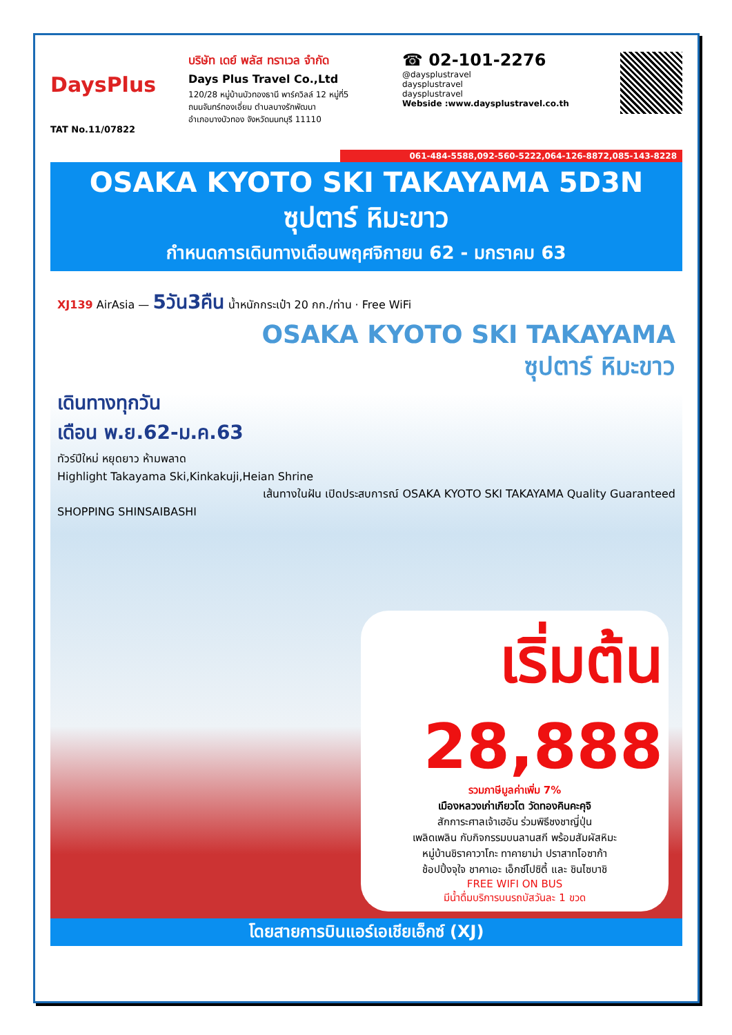DaysPlus
TAT No.11/07822
บริษัท เดย์ พลัส ทราเวล จำกัด
Days Plus Travel Co.,Ltd
120/28 หมู่บ้านบัวทองธานี พาร์ควิลล์ 12 หมู่ที่5
ถนนจันทร์ทองเอี่ยม ตำบลบางรักพัฒนา
อำเภอบางบัวทอง จังหวัดนนทบุรี 11110
☎ 02-101-2276
@daysplustravel
daysplustravel
daysplustravel
Webside :www.daysplustravel.co.th
061-484-5588,092-560-5222,064-126-8872,085-143-8228
OSAKA KYOTO SKI TAKAYAMA 5D3N
ซุปตาร์ หิมะขาว
กำหนดการเดินทางเดือนพฤศจิกายน 62 - มกราคม 63
XJ139 AirAsia — 5วัน3คืน น้ำหนักกระเป๋า 20 กก./ท่าน · Free WiFi
OSAKA KYOTO SKI TAKAYAMA
ซุปตาร์ หิมะขาว
เดินทางทุกวัน
เดือน พ.ย.62-ม.ค.63
ทัวร์ปีใหม่ หยุดยาว ห้ามพลาด
Highlight Takayama Ski,Kinkakuji,Heian Shrine
เส้นทางในฝัน เปิดประสบการณ์ OSAKA KYOTO SKI TAKAYAMA Quality Guaranteed
SHOPPING SHINSAIBASHI
เริ่มต้น 28,888
รวมภาษีมูลค่าเพิ่ม 7%
เมืองหลวงเก่าเกียวโต วัดทองคินคะคุจิ
สักการะศาลเจ้าเฮอัน ร่วมพิธีชงชาญี่ปุ่น
เพลิดเพลิน กับกิจกรรมบนลานสกี พร้อมสัมผัสหิมะ
หมู่บ้านชิราคาวาโกะ ทาคายาม่า ปราสาทโอซาก้า
ช้อปปิ้งจุใจ ชาคาเอะ เอ็กซ์โปซิตี้ และ ชินไซบาชิ
FREE WIFI ON BUS
มีน้ำดื่มบริการบนรถบัสวันละ 1 ขวด
โดยสายการบินแอร์เอเชียเอ็กซ์ (XJ)